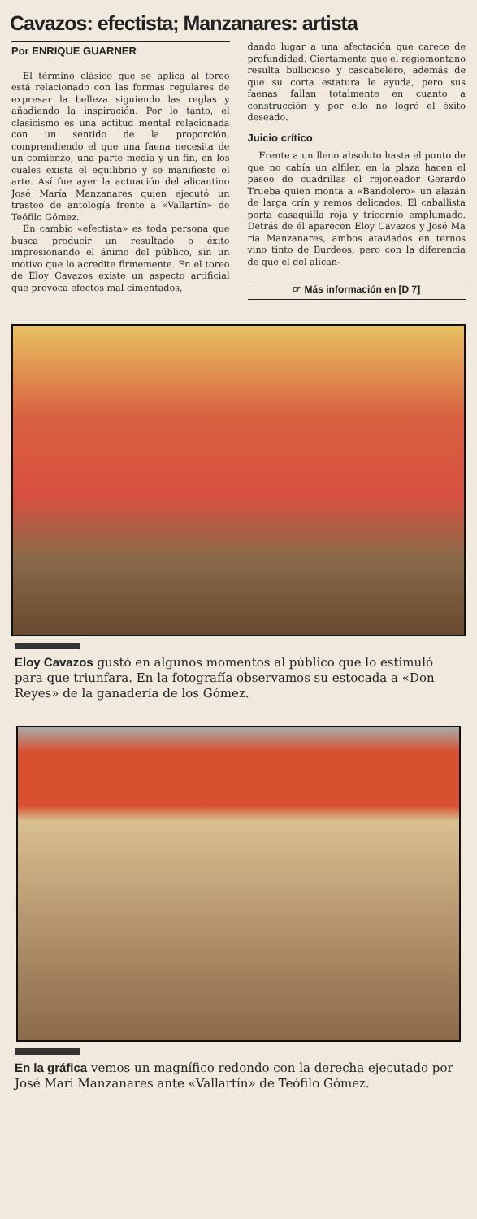Cavazos: efectista; Manzanares: artista
Por ENRIQUE GUARNER
El término clásico que se aplica al toreo está relacionado con las formas regulares de expresar la belleza siguiendo las reglas y añadiendo la inspiración. Por lo tanto, el clasicismo es una actitud mental relacionada con un sentido de la proporción, comprendiendo el que una faena necesita de un comienzo, una parte media y un fin, en los cuales exista el equilibrio y se manifieste el arte. Así fue ayer la actuación del alicantino José María Manzanares quien ejecutó un trasteo de antología frente a «Vallartín» de Teófilo Gómez.
En cambio «efectista» es toda persona que busca producir un resultado o éxito impresionando el ánimo del público, sin un motivo que lo acredite firmemente. En el toreo de Eloy Cavazos existe un aspecto artificial que provoca efectos mal cimentados,
dando lugar a una afectación que carece de profundidad. Ciertamente que el regiomontano resulta bullicioso y cascabelero, además de que su corta estatura le ayuda, pero sus faenas fallan totalmente en cuanto a construcción y por ello no logró el éxito deseado.
Juicio crítico
Frente a un lleno absoluto hasta el punto de que no cabía un alfiler, en la plaza hacen el paseo de cuadrillas el rejoneador Gerardo Trueba quien monta a «Bandolero» un alazán de larga crín y remos delicados. El caballista porta casaquilla roja y tricornio emplumado. Detrás de él aparecen Eloy Cavazos y José Ma ría Manzanares, ambos ataviados en ternos vino tinto de Burdeos, pero con la diferencia de que el del alican-
☞ Más información en [D 7]
Eloy Cavazos gustó en algunos momentos al público que lo estimuló para que triunfara. En la fotografía observamos su estocada a «Don Reyes» de la ganadería de los Gómez.
En la gráfica vemos un magnífico redondo con la derecha ejecutado por José Mari Manzanares ante «Vallartín» de Teófilo Gómez.